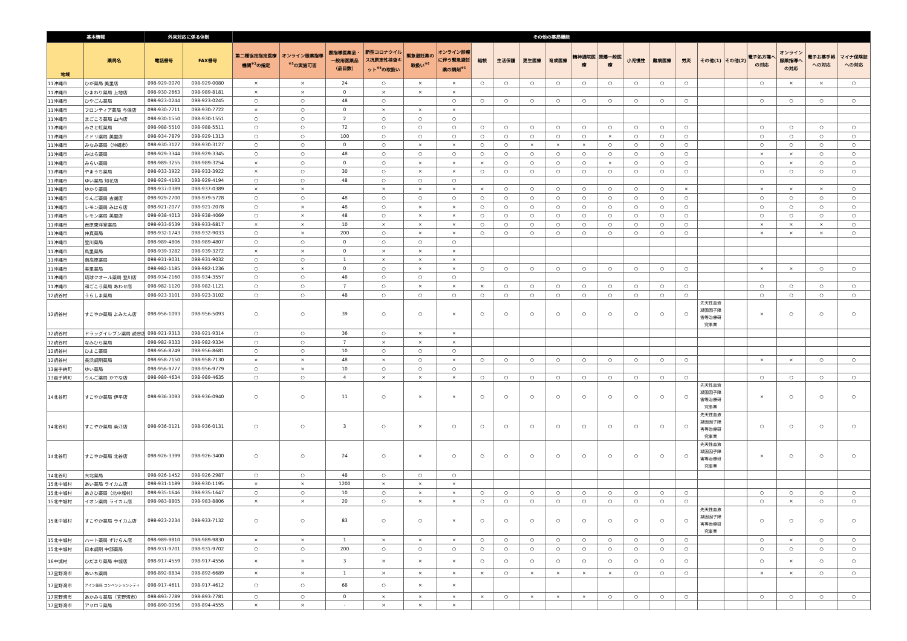| 基本情報 | | 外来対応に係る体制 | | その他の薬局機能 | | | | | | | | | | | | | | | | | | | | |
| --- | --- | --- | --- | --- | --- | --- | --- | --- | --- | --- | --- | --- | --- | --- | --- | --- | --- | --- | --- | --- | --- | --- | --- | --- |
| 地域 | 薬局名 | 電話番号 | FAX番号 | 第二種協定指定医療機関<sup>※2</sup>の指定 | オンライン服薬指導<sup>※3</sup>の実施可否 | 要指導医薬品・一般用医薬品（品目数） | 新型コロナウイルス抗原定性検査キット<sup>※4</sup>の取扱い | 緊急避妊薬の取扱い<sup>※5</sup> | オンライン診療に伴う緊急避妊薬の調剤<sup>※5</sup> | 結核 | 生活保護 | 更生医療 | 育成医療 | 精神通院医療 | 原爆一般医療 | 小児慢性 | 難病医療 | 労災 | その他(1) | その他(2) | 電子処方箋への対応 | オンライン服薬指導への対応 | 電子お薬手帳への対応 | マイナ保険証への対応 |
| 11沖縄市 | ひが薬局 美里店 | 098-929-0070 | 098-929-0080 | × | × | 24 | ○ | × | × | ○ | ○ | ○ | ○ | ○ | ○ | ○ | ○ | ○ | | | ○ | × | × | ○ |
| 11沖縄市 | ひまわり薬局 上地店 | 098-930-2663 | 098-989-8181 | × | × | 0 | × | × | × | | | | | | | | | | | | | | | |
| 11沖縄市 | ひやごん薬局 | 098-923-0244 | 098-923-0245 | ○ | ○ | 48 | ○ | | ○ | ○ | ○ | ○ | ○ | ○ | ○ | ○ | ○ | ○ | | | ○ | ○ | ○ | ○ |
| 11沖縄市 | フロンティア薬局 与儀店 | 098-930-7711 | 098-930-7722 | × | ○ | 0 | × | × | × | | | | | | | | | | | | | | | |
| 11沖縄市 | まごころ薬局 山内店 | 098-930-1550 | 098-930-1551 | ○ | ○ | 2 | ○ | ○ | ○ | | | | | | | | | | | | | | | |
| 11沖縄市 | みさと虹薬局 | 098-988-5510 | 098-988-5511 | ○ | ○ | 72 | ○ | ○ | ○ | ○ | ○ | ○ | ○ | ○ | ○ | ○ | ○ | ○ | | | ○ | ○ | ○ | ○ |
| 11沖縄市 | ミドリ薬局 美里店 | 098-934-7879 | 098-929-1313 | ○ | ○ | 100 | ○ | ○ | ○ | ○ | ○ | ○ | ○ | ○ | × | ○ | ○ | ○ | | | ○ | ○ | ○ | ○ |
| 11沖縄市 | みなみ薬局（沖縄市） | 098-930-3127 | 098-930-3127 | ○ | ○ | 0 | ○ | × | × | ○ | ○ | × | × | × | ○ | ○ | ○ | ○ | | | ○ | ○ | ○ | ○ |
| 11沖縄市 | みはら薬局 | 098-929-3344 | 098-929-3345 | ○ | ○ | 48 | ○ | ○ | ○ | ○ | ○ | ○ | ○ | ○ | ○ | ○ | ○ | ○ | | | × | × | ○ | ○ |
| 11沖縄市 | みらい薬局 | 098-989-3255 | 098-989-3254 | × | ○ | 0 | ○ | × | × | × | ○ | ○ | ○ | ○ | × | ○ | ○ | ○ | | | ○ | × | ○ | ○ |
| 11沖縄市 | やまうち薬局 | 098-933-3922 | 098-933-3922 | × | ○ | 30 | ○ | × | × | ○ | ○ | ○ | ○ | ○ | ○ | ○ | ○ | ○ | | | ○ | ○ | ○ | ○ |
| 11沖縄市 | ゆい薬局 知花店 | 098-929-4193 | 098-929-4194 | ○ | ○ | 48 | ○ | ○ | ○ | | | | | | | | | | | | | | | |
| 11沖縄市 | ゆかり薬局 | 098-937-0389 | 098-937-0389 | × | × | | × | × | × | × | ○ | ○ | ○ | ○ | ○ | ○ | ○ | × | | | × | × | × | ○ |
| 11沖縄市 | りんご薬局 古謝店 | 098-929-2700 | 098-979-5728 | ○ | ○ | 48 | ○ | ○ | ○ | ○ | ○ | ○ | ○ | ○ | ○ | ○ | ○ | ○ | | | ○ | ○ | ○ | ○ |
| 11沖縄市 | レモン薬局 みはら店 | 098-921-2077 | 098-921-2078 | ○ | × | 48 | ○ | × | × | ○ | ○ | ○ | ○ | ○ | ○ | ○ | ○ | ○ | | | ○ | ○ | ○ | ○ |
| 11沖縄市 | レモン薬局 美里店 | 098-938-4013 | 098-938-4069 | ○ | × | 48 | ○ | × | × | ○ | ○ | ○ | ○ | ○ | ○ | ○ | ○ | ○ | | | ○ | ○ | ○ | ○ |
| 11沖縄市 | 吉原東洋堂薬局 | 098-933-6539 | 098-933-6817 | × | × | 10 | × | × | × | ○ | ○ | ○ | ○ | ○ | ○ | ○ | ○ | ○ | | | × | × | × | ○ |
| 11沖縄市 | 仲真薬局 | 098-932-1743 | 098-932-9033 | ○ | × | 200 | ○ | × | × | ○ | ○ | ○ | ○ | ○ | ○ | ○ | ○ | ○ | | | × | × | × | ○ |
| 11沖縄市 | 登川薬局 | 098-989-4806 | 098-989-4807 | ○ | ○ | 0 | ○ | ○ | ○ | | | | | | | | | | | | | | | |
| 11沖縄市 | 島里薬局 | 098-939-3282 | 098-939-3272 | × | × | 0 | × | × | × | | | | | | | | | | | | | | | |
| 11沖縄市 | 南高原薬局 | 098-931-9031 | 098-931-9032 | ○ | ○ | 1 | × | × | × | | | | | | | | | | | | | | | |
| 11沖縄市 | 美里薬局 | 098-982-1185 | 098-982-1236 | ○ | × | 0 | ○ | × | × | ○ | ○ | ○ | ○ | ○ | ○ | ○ | ○ | ○ | | | × | × | ○ | ○ |
| 11沖縄市 | 琉球クオール薬局 登川店 | 098-934-2160 | 098-934-3557 | ○ | ○ | 48 | ○ | ○ | ○ | | | | | | | | | | | | | | | |
| 11沖縄市 | 和ごころ薬局 あわせ店 | 098-982-1120 | 098-982-1121 | ○ | ○ | 7 | ○ | × | × | × | ○ | ○ | ○ | ○ | ○ | ○ | ○ | ○ | | | ○ | ○ | ○ | ○ |
| 12読谷村 | うらしま薬局 | 098-923-3101 | 098-923-3102 | ○ | ○ | 48 | ○ | ○ | ○ | ○ | ○ | ○ | ○ | ○ | ○ | ○ | ○ | ○ | | | ○ | ○ | ○ | ○ |
| 12読谷村 | すこやか薬局 よみたん店 | 098-956-1093 | 098-956-5093 | ○ | ○ | 39 | ○ | ○ | × | ○ | ○ | ○ | ○ | ○ | ○ | ○ | ○ | ○ | 先天性血液凝固因子障害等治療研究事業 | | × | ○ | ○ | ○ |
| 12読谷村 | ドラッグイレブン薬局 読谷店 | 098-921-9313 | 098-921-9314 | ○ | ○ | 36 | ○ | × | × | | | | | | | | | | | | | | | |
| 12読谷村 | なみひら薬局 | 098-982-9333 | 098-982-9334 | ○ | ○ | 7 | × | × | × | | | | | | | | | | | | | | | |
| 12読谷村 | ひよこ薬局 | 098-956-8749 | 098-956-8681 | ○ | ○ | 10 | ○ | ○ | ○ | | | | | | | | | | | | | | | |
| 12読谷村 | 長浜調剤薬局 | 098-958-7150 | 098-958-7130 | × | × | 48 | × | ○ | × | ○ | ○ | ○ | ○ | ○ | ○ | ○ | ○ | ○ | | | × | × | ○ | ○ |
| 13嘉手納町 | ゆい薬局 | 098-956-9777 | 098-956-9779 | ○ | × | 10 | ○ | ○ | ○ | | | | | | | | | | | | | | | |
| 13嘉手納町 | りんご薬局 かでな店 | 098-989-4634 | 098-989-4635 | ○ | ○ | 4 | × | × | × | ○ | ○ | ○ | ○ | ○ | ○ | ○ | ○ | ○ | | | ○ | ○ | ○ | ○ |
| 14北谷町 | すこやか薬局 伊平店 | 098-936-3093 | 098-936-0940 | ○ | ○ | 11 | ○ | × | × | ○ | ○ | ○ | ○ | ○ | ○ | ○ | ○ | ○ | 先天性血液凝固因子障害等治療研究事業 | | × | ○ | ○ | ○ |
| 14北谷町 | すこやか薬局 桑江店 | 098-936-0121 | 098-936-0131 | ○ | ○ | 3 | ○ | × | ○ | ○ | ○ | ○ | ○ | ○ | ○ | ○ | ○ | ○ | 先天性血液凝固因子障害等治療研究事業 | | ○ | ○ | ○ | ○ |
| 14北谷町 | すこやか薬局 北谷店 | 098-926-3399 | 098-926-3400 | ○ | ○ | 24 | ○ | × | ○ | ○ | ○ | ○ | ○ | ○ | ○ | ○ | ○ | ○ | 先天性血液凝固因子障害等治療研究事業 | | × | ○ | ○ | ○ |
| 14北谷町 | 大北薬局 | 098-926-1452 | 098-926-2987 | ○ | ○ | 48 | ○ | ○ | ○ | | | | | | | | | | | | | | | |
| 15北中城村 | あい薬局 ライカム店 | 098-931-1189 | 098-930-1195 | × | × | 1200 | × | × | × | | | | | | | | | | | | | | | |
| 15北中城村 | あさひ薬局（北中城村） | 098-935-1646 | 098-935-1647 | ○ | ○ | 10 | ○ | × | × | ○ | ○ | ○ | ○ | ○ | ○ | ○ | ○ | ○ | | | ○ | ○ | ○ | ○ |
| 15北中城村 | イオン薬局 ライカム店 | 098-983-8805 | 098-983-8806 | × | × | 20 | ○ | × | × | ○ | ○ | ○ | ○ | ○ | ○ | ○ | ○ | ○ | | | ○ | × | ○ | ○ |
| 15北中城村 | すこやか薬局 ライカム店 | 098-923-2234 | 098-933-7132 | ○ | ○ | 83 | ○ | ○ | × | ○ | ○ | ○ | ○ | ○ | ○ | ○ | ○ | ○ | 先天性血液凝固因子障害等治療研究事業 | | ○ | ○ | ○ | ○ |
| 15北中城村 | ハート薬局 ずけらん店 | 098-989-9810 | 098-989-9830 | × | × | 1 | × | × | × | ○ | ○ | ○ | ○ | ○ | ○ | ○ | ○ | ○ | | | ○ | × | ○ | ○ |
| 15北中城村 | 日本調剤 中部薬局 | 098-931-9701 | 098-931-9702 | ○ | ○ | 200 | ○ | ○ | ○ | ○ | ○ | ○ | ○ | ○ | ○ | ○ | ○ | ○ | | | ○ | ○ | ○ | ○ |
| 16中城村 | ひだまり薬局 中城店 | 098-917-4559 | 098-917-4556 | × | × | 3 | × | × | × | ○ | ○ | ○ | ○ | ○ | ○ | ○ | ○ | ○ | | | ○ | × | ○ | ○ |
| 17宜野湾市 | あいち薬局 | 098-892-8834 | 098-892-6689 | × | × | 1 | × | × | × | × | ○ | × | × | × | × | ○ | ○ | ○ | | | × | × | ○ | ○ |
| 17宜野湾市 | アイン薬局 コンベンションシティ | 098-917-4611 | 098-917-4612 | ○ | ○ | 68 | ○ | × | × | | | | | | | | | | | | | | | |
| 17宜野湾市 | あかみち薬局（宜野湾市） | 098-893-7789 | 098-893-7781 | ○ | ○ | 0 | × | × | × | × | ○ | × | × | × | ○ | ○ | ○ | ○ | | | ○ | ○ | ○ | ○ |
| 17宜野湾市 | アセロラ薬局 | 098-890-0056 | 098-894-4555 | × | × | - | × | × | × | | | | | | | | | | | | | | | |